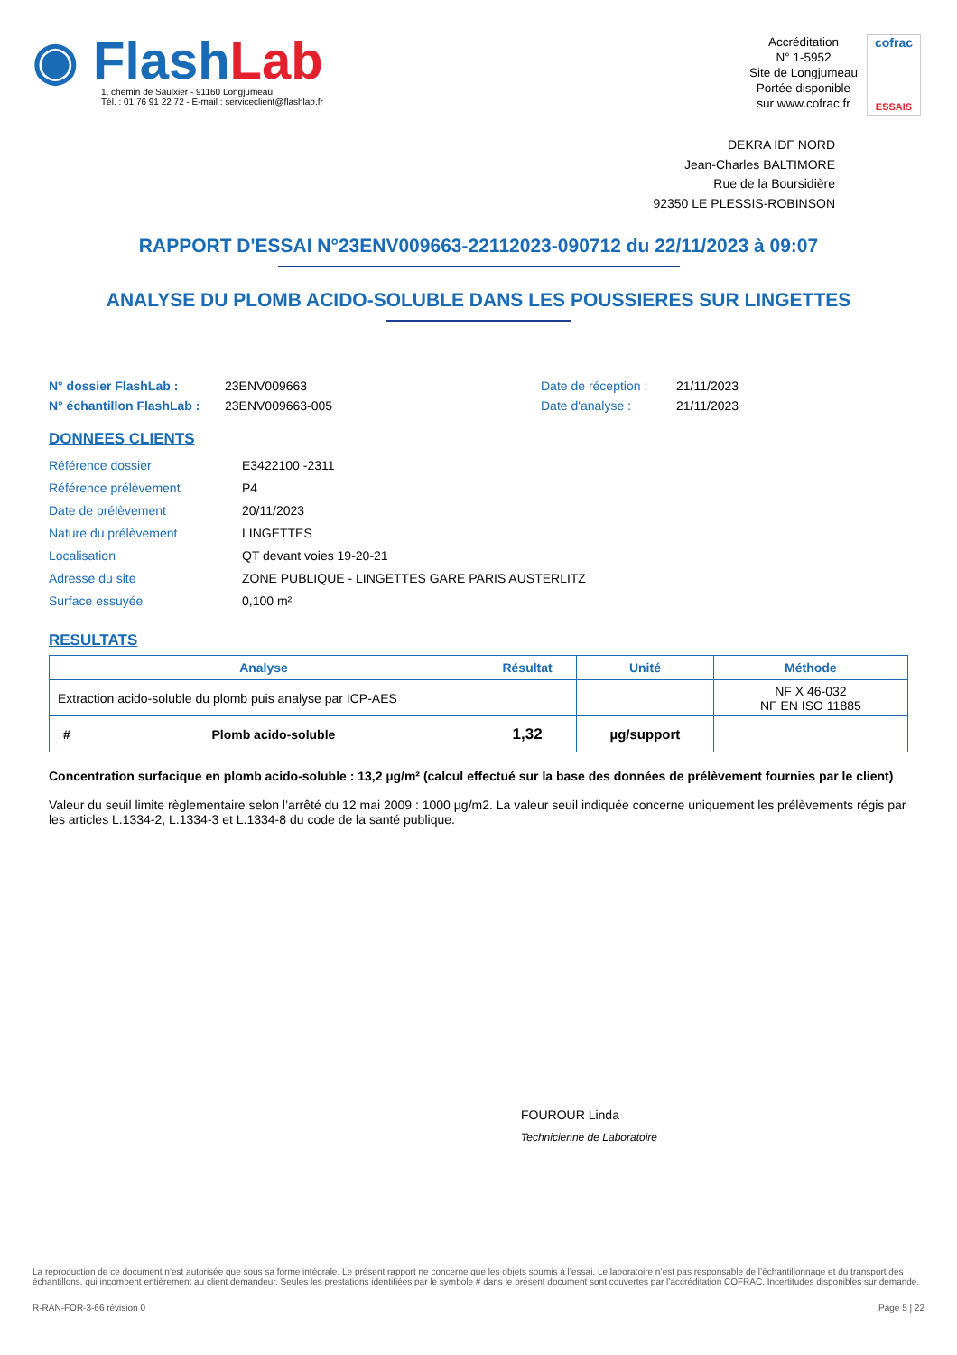◉ FlashLab
1, chemin de Saulxier - 91160 Longjumeau
Tél. : 01 76 91 22 72 - E-mail : serviceclient@flashlab.fr
Accréditation
N° 1-5952
Site de Longjumeau
Portée disponible
sur www.cofrac.fr
cofrac
ESSAIS
DEKRA IDF NORD
Jean-Charles BALTIMORE
Rue de la Boursidière
92350 LE PLESSIS-ROBINSON
RAPPORT D'ESSAI N°23ENV009663-22112023-090712 du 22/11/2023 à 09:07
ANALYSE DU PLOMB ACIDO-SOLUBLE DANS LES POUSSIERES SUR LINGETTES
N° dossier FlashLab :
N° échantillon FlashLab :
23ENV009663
23ENV009663-005
Date de réception :
Date d'analyse :
21/11/2023
21/11/2023
DONNEES CLIENTS
| Référence dossier | E3422100 -2311 |
| Référence prélèvement | P4 |
| Date de prélèvement | 20/11/2023 |
| Nature du prélèvement | LINGETTES |
| Localisation | QT devant voies 19-20-21 |
| Adresse du site | ZONE PUBLIQUE - LINGETTES GARE PARIS AUSTERLITZ |
| Surface essuyée | 0,100 m² |
RESULTATS
| Analyse | Résultat | Unité | Méthode |
| --- | --- | --- | --- |
| Extraction acido-soluble du plomb puis analyse par ICP-AES | | | NF X 46-032 NF EN ISO 11885 |
| # Plomb acido-soluble | 1,32 | µg/support | |
Concentration surfacique en plomb acido-soluble : 13,2 µg/m² (calcul effectué sur la base des données de prélèvement fournies par le client)
Valeur du seuil limite règlementaire selon l’arrêté du 12 mai 2009 : 1000 µg/m2. La valeur seuil indiquée concerne uniquement les prélèvements régis par les articles L.1334-2, L.1334-3 et L.1334-8 du code de la santé publique.
FOUROUR Linda
Technicienne de Laboratoire
La reproduction de ce document n’est autorisée que sous sa forme intégrale. Le présent rapport ne concerne que les objets soumis à l’essai. Le laboratoire n’est pas responsable de l’échantillonnage et du transport des échantillons, qui incombent entièrement au client demandeur. Seules les prestations identifiées par le symbole # dans le présent document sont couvertes par l’accréditation COFRAC. Incertitudes disponibles sur demande.
R-RAN-FOR-3-66 révision 0 Page 5 | 22